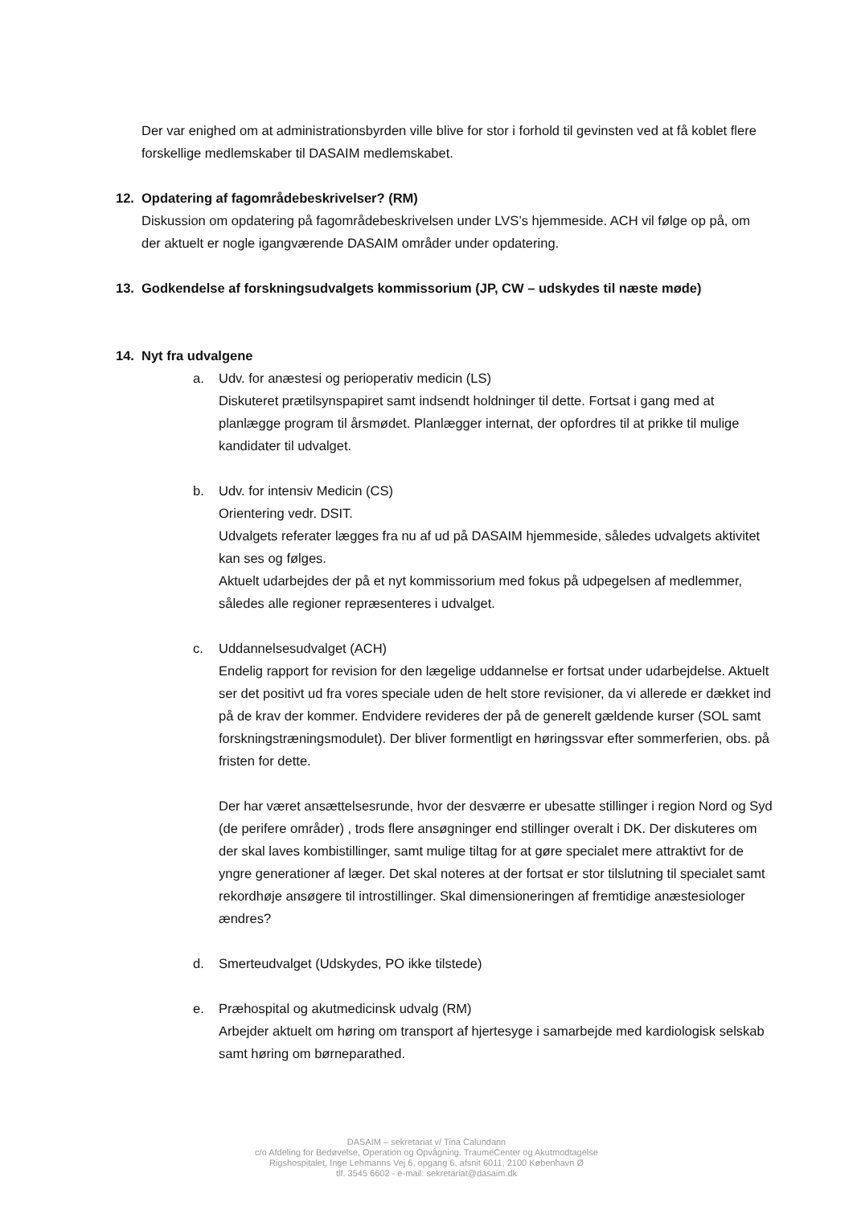Der var enighed om at administrationsbyrden ville blive for stor i forhold til gevinsten ved at få koblet flere forskellige medlemskaber til DASAIM medlemskabet.
12. Opdatering af fagområdebeskrivelser? (RM)
Diskussion om opdatering på fagområdebeskrivelsen under LVS’s hjemmeside. ACH vil følge op på, om der aktuelt er nogle igangværende DASAIM områder under opdatering.
13. Godkendelse af forskningsudvalgets kommissorium (JP, CW – udskydes til næste møde)
14. Nyt fra udvalgene
a. Udv. for anæstesi og perioperativ medicin (LS)
Diskuteret prætilsynspapiret samt indsendt holdninger til dette. Fortsat i gang med at planlægge program til årsmødet. Planlægger internat, der opfordres til at prikke til mulige kandidater til udvalget.
b. Udv. for intensiv Medicin (CS)
Orientering vedr. DSIT.
Udvalgets referater lægges fra nu af ud på DASAIM hjemmeside, således udvalgets aktivitet kan ses og følges.
Aktuelt udarbejdes der på et nyt kommissorium med fokus på udpegelsen af medlemmer, således alle regioner repræsenteres i udvalget.
c. Uddannelsesudvalget (ACH)
Endelig rapport for revision for den lægelige uddannelse er fortsat under udarbejdelse. Aktuelt ser det positivt ud fra vores speciale uden de helt store revisioner, da vi allerede er dækket ind på de krav der kommer. Endvidere revideres der på de generelt gældende kurser (SOL samt forskningstræningsmodulet). Der bliver formentligt en høringssvar efter sommerferien, obs. på fristen for dette.
Der har været ansættelsesrunde, hvor der desværre er ubesatte stillinger i region Nord og Syd (de perifere områder) , trods flere ansøgninger end stillinger overalt i DK. Der diskuteres om der skal laves kombistillinger, samt mulige tiltag for at gøre specialet mere attraktivt for de yngre generationer af læger. Det skal noteres at der fortsat er stor tilslutning til specialet samt rekordhøje ansøgere til introstillinger. Skal dimensioneringen af fremtidige anæstesiologer ændres?
d. Smerteudvalget (Udskydes, PO ikke tilstede)
e. Præhospital og akutmedicinsk udvalg (RM)
Arbejder aktuelt om høring om transport af hjertesyge i samarbejde med kardiologisk selskab samt høring om børneparathed.
DASAIM – sekretariat v/ Tina Calundann
c/o Afdeling for Bedøvelse, Operation og Opvågning. TraumeCenter og Akutmodtagelse
Rigshospitalet, Inge Lehmanns Vej 6, opgang 6, afsnit 6011, 2100 København Ø
tlf. 3545 6602 - e-mail: sekretariat@dasaim.dk